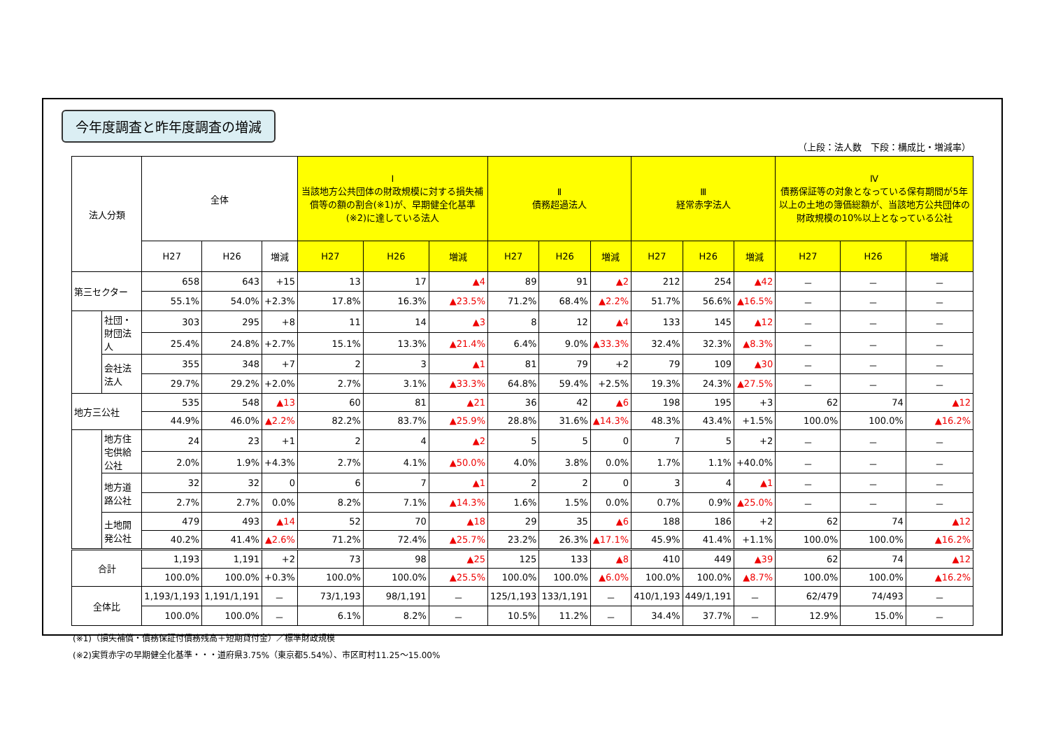今年度調査と昨年度調査の増減
（上段：法人数　下段：構成比・増減率）
| 法人分類 | | 全体 | | | Ⅰ 当該地方公共団体の財政規模に対する損失補償等の額の割合(※1)が、早期健全化基準(※2)に達している法人 | | | Ⅱ 債務超過法人 | | | Ⅲ 経常赤字法人 | | | Ⅳ 債務保証等の対象となっている保有期間が5年以上の土地の簿価総額が、当該地方公共団体の財政規模の10%以上となっている公社 | | |
| --- | --- | --- | --- | --- | --- | --- | --- | --- | --- | --- | --- | --- | --- | --- | --- | --- |
| | | H27 | H26 | 増減 | H27 | H26 | 増減 | H27 | H26 | 増減 | H27 | H26 | 増減 | H27 | H26 | 増減 |
| 第三セクター | | 658 | 643 | +15 | 13 | 17 | ▲4 | 89 | 91 | ▲2 | 212 | 254 | ▲42 | － | － | － |
| | | 55.1% | 54.0% | +2.3% | 17.8% | 16.3% | ▲23.5% | 71.2% | 68.4% | ▲2.2% | 51.7% | 56.6% | ▲16.5% | － | － | － |
| | 社団・財団法人 | 303 | 295 | +8 | 11 | 14 | ▲3 | 8 | 12 | ▲4 | 133 | 145 | ▲12 | － | － | － |
| | | 25.4% | 24.8% | +2.7% | 15.1% | 13.3% | ▲21.4% | 6.4% | 9.0% | ▲33.3% | 32.4% | 32.3% | ▲8.3% | － | － | － |
| | 会社法法人 | 355 | 348 | +7 | 2 | 3 | ▲1 | 81 | 79 | +2 | 79 | 109 | ▲30 | － | － | － |
| | | 29.7% | 29.2% | +2.0% | 2.7% | 3.1% | ▲33.3% | 64.8% | 59.4% | +2.5% | 19.3% | 24.3% | ▲27.5% | － | － | － |
| 地方三公社 | | 535 | 548 | ▲13 | 60 | 81 | ▲21 | 36 | 42 | ▲6 | 198 | 195 | +3 | 62 | 74 | ▲12 |
| | | 44.9% | 46.0% | ▲2.2% | 82.2% | 83.7% | ▲25.9% | 28.8% | 31.6% | ▲14.3% | 48.3% | 43.4% | +1.5% | 100.0% | 100.0% | ▲16.2% |
| | 地方住宅供給公社 | 24 | 23 | +1 | 2 | 4 | ▲2 | 5 | 5 | 0 | 7 | 5 | +2 | － | － | － |
| | | 2.0% | 1.9% | +4.3% | 2.7% | 4.1% | ▲50.0% | 4.0% | 3.8% | 0.0% | 1.7% | 1.1% | +40.0% | － | － | － |
| | 地方道路公社 | 32 | 32 | 0 | 6 | 7 | ▲1 | 2 | 2 | 0 | 3 | 4 | ▲1 | － | － | － |
| | | 2.7% | 2.7% | 0.0% | 8.2% | 7.1% | ▲14.3% | 1.6% | 1.5% | 0.0% | 0.7% | 0.9% | ▲25.0% | － | － | － |
| | 土地開発公社 | 479 | 493 | ▲14 | 52 | 70 | ▲18 | 29 | 35 | ▲6 | 188 | 186 | +2 | 62 | 74 | ▲12 |
| | | 40.2% | 41.4% | ▲2.6% | 71.2% | 72.4% | ▲25.7% | 23.2% | 26.3% | ▲17.1% | 45.9% | 41.4% | +1.1% | 100.0% | 100.0% | ▲16.2% |
| 合計 | | 1,193 | 1,191 | +2 | 73 | 98 | ▲25 | 125 | 133 | ▲8 | 410 | 449 | ▲39 | 62 | 74 | ▲12 |
| | | 100.0% | 100.0% | +0.3% | 100.0% | 100.0% | ▲25.5% | 100.0% | 100.0% | ▲6.0% | 100.0% | 100.0% | ▲8.7% | 100.0% | 100.0% | ▲16.2% |
| 全体比 | | 1,193/1,193 | 1,191/1,191 | － | 73/1,193 | 98/1,191 | － | 125/1,193 | 133/1,191 | － | 410/1,193 | 449/1,191 | － | 62/479 | 74/493 | － |
| | | 100.0% | 100.0% | － | 6.1% | 8.2% | － | 10.5% | 11.2% | － | 34.4% | 37.7% | － | 12.9% | 15.0% | － |
(※1)（損失補償・債務保証付債務残高＋短期貸付金）／標準財政規模
(※2)実質赤字の早期健全化基準・・・道府県3.75%（東京都5.54%）、市区町村11.25～15.00%